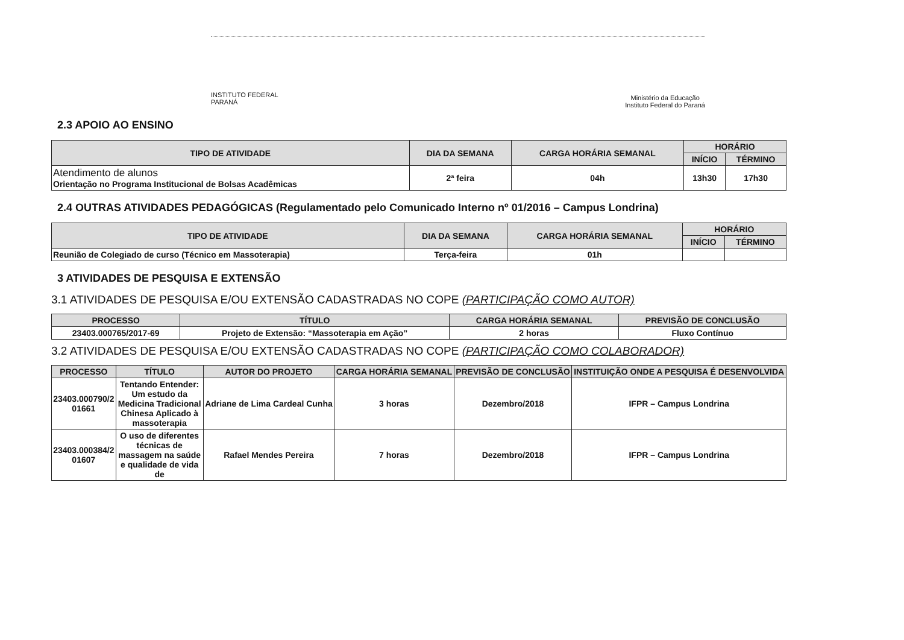INSTITUTO FEDERAL
PARANÁ
Ministério da Educação
Instituto Federal do Paraná
2.3 APOIO AO ENSINO
| TIPO DE ATIVIDADE | DIA DA SEMANA | CARGA HORÁRIA SEMANAL | HORÁRIO | |
| --- | --- | --- | --- | --- |
| | | | INÍCIO | TÉRMINO |
| Atendimento de alunos Orientação no Programa Institucional de Bolsas Acadêmicas | 2ª feira | 04h | 13h30 | 17h30 |
2.4 OUTRAS ATIVIDADES PEDAGÓGICAS (Regulamentado pelo Comunicado Interno nº 01/2016 – Campus Londrina)
| TIPO DE ATIVIDADE | DIA DA SEMANA | CARGA HORÁRIA SEMANAL | HORÁRIO | |
| --- | --- | --- | --- | --- |
| | | | INÍCIO | TÉRMINO |
| Reunião de Colegiado de curso (Técnico em Massoterapia) | Terça-feira | 01h | | |
3 ATIVIDADES DE PESQUISA E EXTENSÃO
3.1 ATIVIDADES DE PESQUISA E/OU EXTENSÃO CADASTRADAS NO COPE (PARTICIPAÇÃO COMO AUTOR)
| PROCESSO | TÍTULO | CARGA HORÁRIA SEMANAL | PREVISÃO DE CONCLUSÃO |
| --- | --- | --- | --- |
| 23403.000765/2017-69 | Projeto de Extensão: “Massoterapia em Ação” | 2 horas | Fluxo Contínuo |
3.2 ATIVIDADES DE PESQUISA E/OU EXTENSÃO CADASTRADAS NO COPE (PARTICIPAÇÃO COMO COLABORADOR)
| PROCESSO | TÍTULO | AUTOR DO PROJETO | CARGA HORÁRIA SEMANAL | PREVISÃO DE CONCLUSÃO | INSTITUIÇÃO ONDE A PESQUISA É DESENVOLVIDA |
| --- | --- | --- | --- | --- | --- |
| 23403.000790/2 01661 | Tentando Entender: Um estudo da Medicina Tradicional Chinesa Aplicado à massoterapia | Adriane de Lima Cardeal Cunha | 3 horas | Dezembro/2018 | IFPR – Campus Londrina |
| 23403.000384/2 01607 | O uso de diferentes técnicas de massagem na saúde e qualidade de vida de | Rafael Mendes Pereira | 7 horas | Dezembro/2018 | IFPR – Campus Londrina |